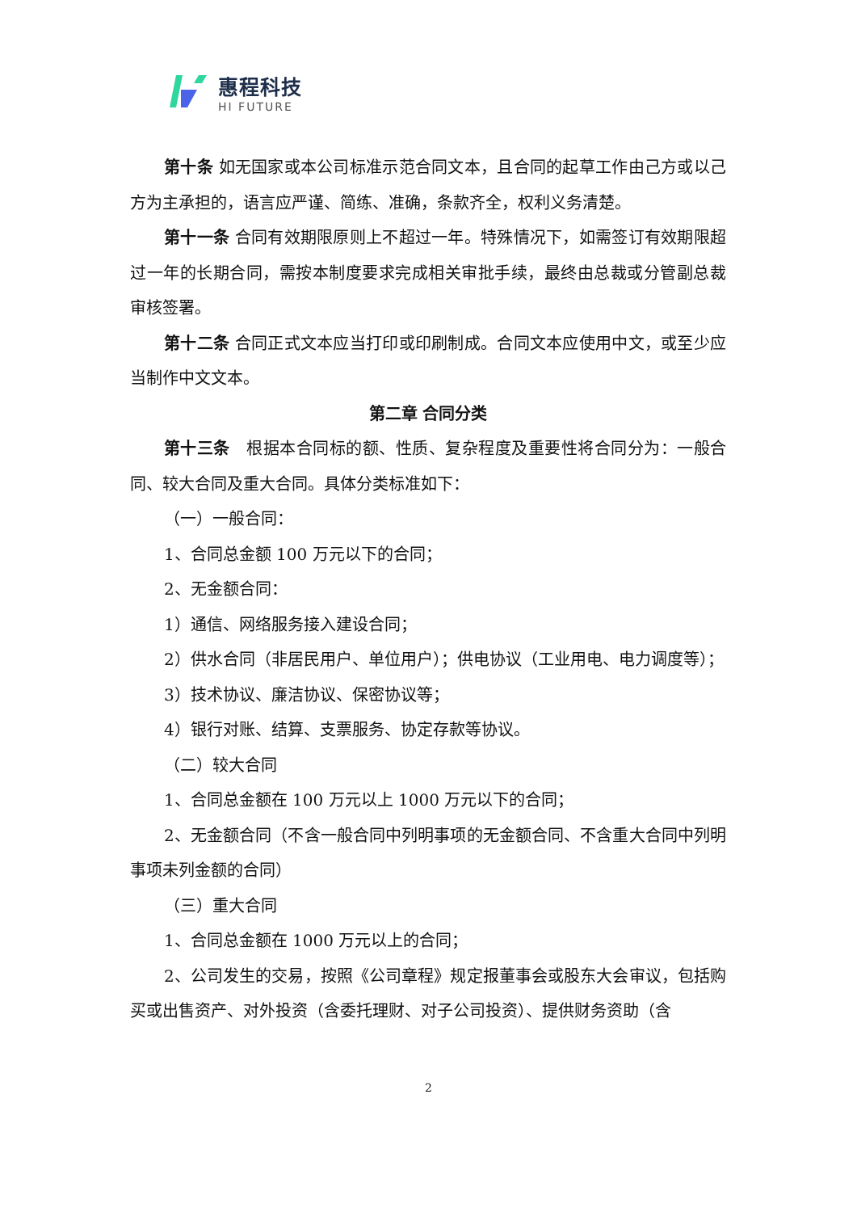惠程科技
HI FUTURE
第十条 如无国家或本公司标准示范合同文本，且合同的起草工作由己方或以己方为主承担的，语言应严谨、简练、准确，条款齐全，权利义务清楚。
第十一条 合同有效期限原则上不超过一年。特殊情况下，如需签订有效期限超过一年的长期合同，需按本制度要求完成相关审批手续，最终由总裁或分管副总裁审核签署。
第十二条 合同正式文本应当打印或印刷制成。合同文本应使用中文，或至少应当制作中文文本。
第二章 合同分类
第十三条　根据本合同标的额、性质、复杂程度及重要性将合同分为：一般合同、较大合同及重大合同。具体分类标准如下：
（一）一般合同：
1、合同总金额 100 万元以下的合同；
2、无金额合同：
1）通信、网络服务接入建设合同；
2）供水合同（非居民用户、单位用户）；供电协议（工业用电、电力调度等）；
3）技术协议、廉洁协议、保密协议等；
4）银行对账、结算、支票服务、协定存款等协议。
（二）较大合同
1、合同总金额在 100 万元以上 1000 万元以下的合同；
2、无金额合同（不含一般合同中列明事项的无金额合同、不含重大合同中列明事项未列金额的合同）
（三）重大合同
1、合同总金额在 1000 万元以上的合同；
2、公司发生的交易，按照《公司章程》规定报董事会或股东大会审议，包括购买或出售资产、对外投资（含委托理财、对子公司投资）、提供财务资助（含
2